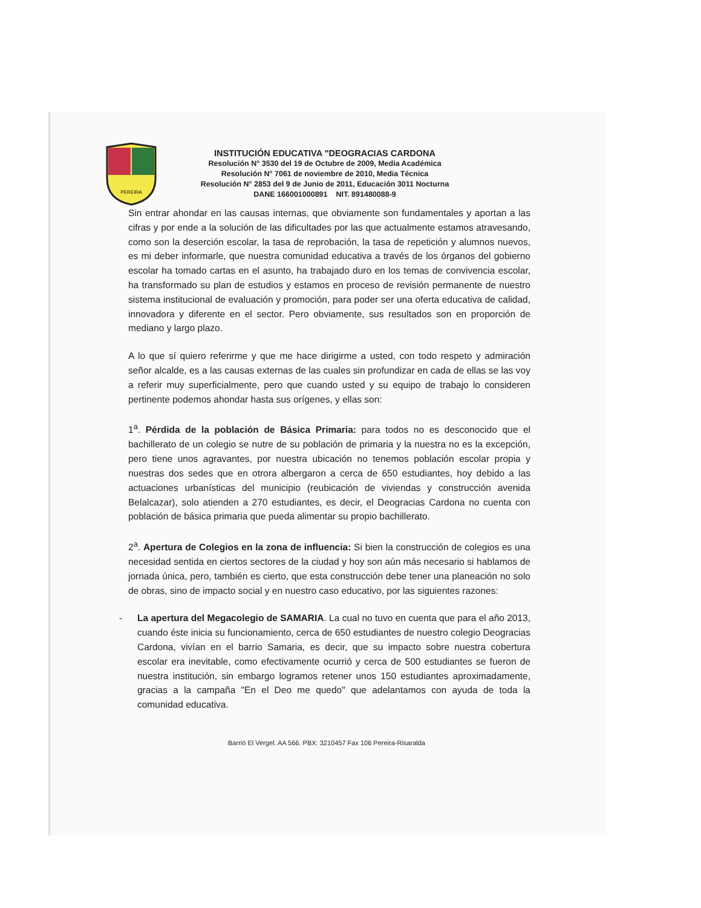PEREIRA
INSTITUCIÓN EDUCATIVA "DEOGRACIAS CARDONA
Resolución N° 3530 del 19 de Octubre de 2009, Media Académica
Resolución N° 7061 de noviembre de 2010, Media Técnica
Resolución N° 2853 del 9 de Junio de 2011, Educación 3011 Nocturna
DANE 166001000891 NIT. 891480088-9
Sin entrar ahondar en las causas internas, que obviamente son fundamentales y aportan a las cifras y por ende a la solución de las dificultades por las que actualmente estamos atravesando, como son la deserción escolar, la tasa de reprobación, la tasa de repetición y alumnos nuevos, es mi deber informarle, que nuestra comunidad educativa a través de los órganos del gobierno escolar ha tomado cartas en el asunto, ha trabajado duro en los temas de convivencia escolar, ha transformado su plan de estudios y estamos en proceso de revisión permanente de nuestro sistema institucional de evaluación y promoción, para poder ser una oferta educativa de calidad, innovadora y diferente en el sector. Pero obviamente, sus resultados son en proporción de mediano y largo plazo.
A lo que sí quiero referirme y que me hace dirigirme a usted, con todo respeto y admiración señor alcalde, es a las causas externas de las cuales sin profundizar en cada de ellas se las voy a referir muy superficialmente, pero que cuando usted y su equipo de trabajo lo consideren pertinente podemos ahondar hasta sus orígenes, y ellas son:
1<sup>a</sup>. Pérdida de la población de Básica Primaria: para todos no es desconocido que el bachillerato de un colegio se nutre de su población de primaria y la nuestra no es la excepción, pero tiene unos agravantes, por nuestra ubicación no tenemos población escolar propia y nuestras dos sedes que en otrora albergaron a cerca de 650 estudiantes, hoy debido a las actuaciones urbanísticas del municipio (reubicación de viviendas y construcción avenida Belalcazar), solo atienden a 270 estudiantes, es decir, el Deogracias Cardona no cuenta con población de básica primaria que pueda alimentar su propio bachillerato.
2<sup>a</sup>. Apertura de Colegios en la zona de influencia: Si bien la construcción de colegios es una necesidad sentida en ciertos sectores de la ciudad y hoy son aún más necesario si hablamos de jornada única, pero, también es cierto, que esta construcción debe tener una planeación no solo de obras, sino de impacto social y en nuestro caso educativo, por las siguientes razones:
- La apertura del Megacolegio de SAMARIA. La cual no tuvo en cuenta que para el año 2013, cuando éste inicia su funcionamiento, cerca de 650 estudiantes de nuestro colegio Deogracias Cardona, vivían en el barrio Samaria, es decir, que su impacto sobre nuestra cobertura escolar era inevitable, como efectivamente ocurrió y cerca de 500 estudiantes se fueron de nuestra institución, sin embargo logramos retener unos 150 estudiantes aproximadamente, gracias a la campaña "En el Deo me quedo" que adelantamos con ayuda de toda la comunidad educativa.
Barrió El Vergel. AA 566. PBX: 3210457 Fax 106 Pereira-Risaralda